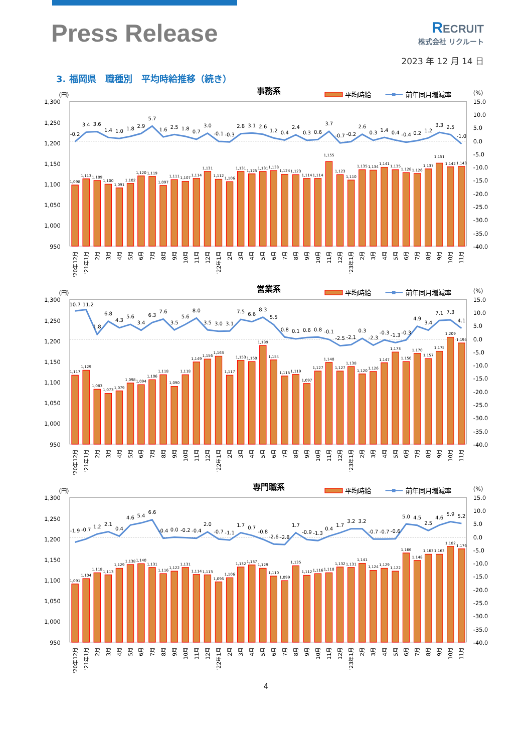Press Release
RECRUIT
株式会社 リクルート
2023 年 12 月 14 日
3. 福岡県　職種別　平均時給推移（続き）
事務系
平均時給
前年同月増減率
(円)
(%)
1,300
1,250
1,200
1,150
1,100
1,050
1,000
950
15.0
10.0
5.0
0.0
-5.0
-10.0
-15.0
-20.0
-25.0
-30.0
-35.0
-40.0
1,098
1,113
1,109
1,100
1,091
1,102
1,120
1,119
1,097
1,111
1,107
1,114
1,131
1,112
1,106
1,131
1,125
1,131
1,133
1,124
1,123
1,114
1,114
1,155
1,123
1,110
1,135
1,134
1,141
1,135
1,128
1,126
1,137
1,151
1,142
1,143
-0.2
3.4
3.6
1.4
1.0
1.8
2.9
5.7
1.6
2.5
1.8
0.7
3.0
-0.1
-0.3
2.8
3.1
2.6
1.2
0.4
2.4
0.3
0.6
3.7
-0.7
-0.2
2.6
0.3
1.4
0.4
-0.4
0.2
1.2
3.3
2.5
-1.0
'20年12月
'21年1月
2月
3月
4月
5月
6月
7月
8月
9月
10月
11月
12月
'22年1月
2月
3月
4月
5月
6月
7月
8月
9月
10月
11月
12月
'23年1月
2月
3月
4月
5月
6月
7月
8月
9月
10月
11月
営業系
平均時給
前年同月増減率
(円)
(%)
1,300
1,250
1,200
1,150
1,100
1,050
1,000
950
15.0
10.0
5.0
0.0
-5.0
-10.0
-15.0
-20.0
-25.0
-30.0
-35.0
-40.0
1,117
1,129
1,083
1,073
1,079
1,098
1,094
1,106
1,118
1,090
1,118
1,149
1,156
1,163
1,117
1,153
1,150
1,189
1,154
1,115
1,119
1,097
1,127
1,148
1,127
1,138
1,120
1,126
1,147
1,173
1,150
1,170
1,157
1,175
1,209
1,195
10.7
11.2
1.8
6.8
4.3
5.6
3.4
6.3
7.6
3.5
5.6
8.0
3.5
3.0
3.1
7.5
6.6
8.3
5.5
0.8
0.1
0.6
0.8
-0.1
-2.5
-2.1
0.3
-2.3
-0.3
-1.3
-0.3
4.9
3.4
7.1
7.3
4.1
'20年12月
'21年1月
2月
3月
4月
5月
6月
7月
8月
9月
10月
11月
12月
'22年1月
2月
3月
4月
5月
6月
7月
8月
9月
10月
11月
12月
'23年1月
2月
3月
4月
5月
6月
7月
8月
9月
10月
11月
専門職系
平均時給
前年同月増減率
(円)
(%)
1,300
1,250
1,200
1,150
1,100
1,050
1,000
950
15.0
10.0
5.0
0.0
-5.0
-10.0
-15.0
-20.0
-25.0
-30.0
-35.0
-40.0
1,091
1,104
1,118
1,113
1,129
1,138
1,140
1,131
1,116
1,122
1,131
1,114
1,113
1,096
1,106
1,132
1,137
1,129
1,110
1,099
1,135
1,112
1,116
1,118
1,132
1,131
1,141
1,124
1,129
1,122
1,166
1,148
1,163
1,163
1,182
1,176
-1.9
-0.7
1.2
2.1
0.4
4.6
5.4
6.6
-0.4
0.0
-0.2
-0.4
2.0
-0.7
-1.1
1.7
0.7
-0.8
-2.6
-2.8
1.7
-0.9
-1.3
0.4
1.7
3.2
3.2
-0.7
-0.7
-0.6
5.0
4.5
2.5
4.6
5.9
5.2
'20年12月
'21年1月
2月
3月
4月
5月
6月
7月
8月
9月
10月
11月
12月
'22年1月
2月
3月
4月
5月
6月
7月
8月
9月
10月
11月
12月
'23年1月
2月
3月
4月
5月
6月
7月
8月
9月
10月
11月
4